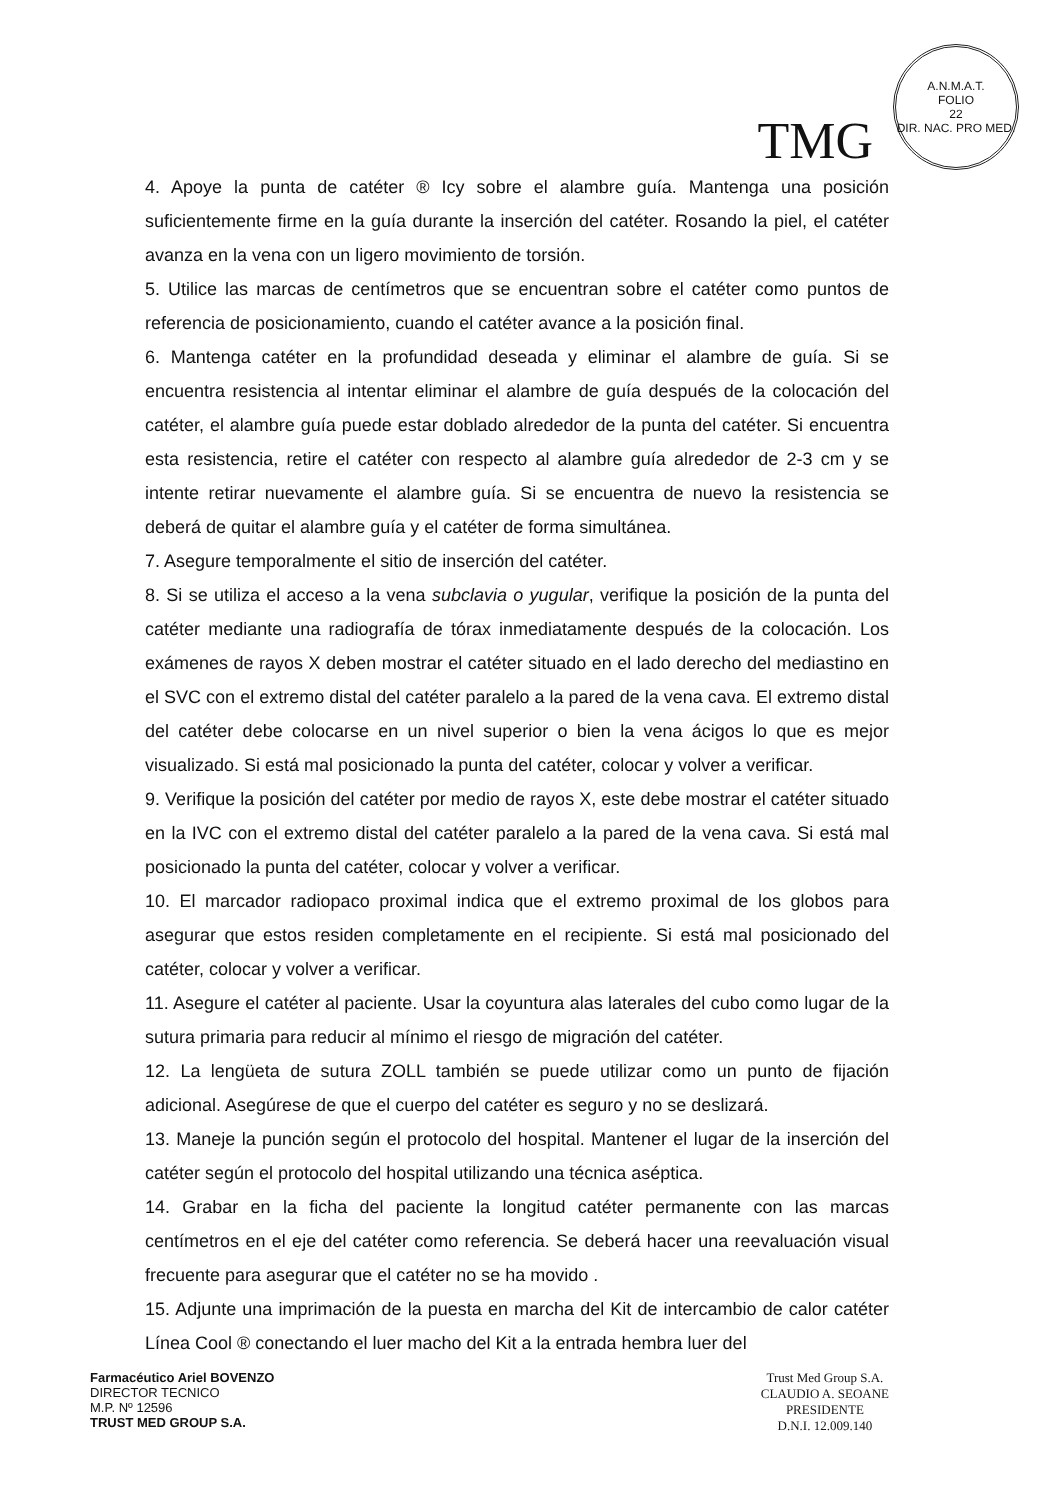TMG
A.N.M.A.T.
FOLIO
22
DIR. NAC. PRO MED.
4. Apoye la punta de catéter ® Icy sobre el alambre guía. Mantenga una posición suficientemente firme en la guía durante la inserción del catéter. Rosando la piel, el catéter avanza en la vena con un ligero movimiento de torsión.
5. Utilice las marcas de centímetros que se encuentran sobre el catéter como puntos de referencia de posicionamiento, cuando el catéter avance a la posición final.
6. Mantenga catéter en la profundidad deseada y eliminar el alambre de guía. Si se encuentra resistencia al intentar eliminar el alambre de guía después de la colocación del catéter, el alambre guía puede estar doblado alrededor de la punta del catéter. Si encuentra esta resistencia, retire el catéter con respecto al alambre guía alrededor de 2-3 cm y se intente retirar nuevamente el alambre guía. Si se encuentra de nuevo la resistencia se deberá de quitar el alambre guía y el catéter de forma simultánea.
7. Asegure temporalmente el sitio de inserción del catéter.
8. Si se utiliza el acceso a la vena subclavia o yugular, verifique la posición de la punta del catéter mediante una radiografía de tórax inmediatamente después de la colocación. Los exámenes de rayos X deben mostrar el catéter situado en el lado derecho del mediastino en el SVC con el extremo distal del catéter paralelo a la pared de la vena cava. El extremo distal del catéter debe colocarse en un nivel superior o bien la vena ácigos lo que es mejor visualizado. Si está mal posicionado la punta del catéter, colocar y volver a verificar.
9. Verifique la posición del catéter por medio de rayos X, este debe mostrar el catéter situado en la IVC con el extremo distal del catéter paralelo a la pared de la vena cava. Si está mal posicionado la punta del catéter, colocar y volver a verificar.
10. El marcador radiopaco proximal indica que el extremo proximal de los globos para asegurar que estos residen completamente en el recipiente. Si está mal posicionado del catéter, colocar y volver a verificar.
11. Asegure el catéter al paciente. Usar la coyuntura alas laterales del cubo como lugar de la sutura primaria para reducir al mínimo el riesgo de migración del catéter.
12. La lengüeta de sutura ZOLL también se puede utilizar como un punto de fijación adicional. Asegúrese de que el cuerpo del catéter es seguro y no se deslizará.
13. Maneje la punción según el protocolo del hospital. Mantener el lugar de la inserción del catéter según el protocolo del hospital utilizando una técnica aséptica.
14. Grabar en la ficha del paciente la longitud catéter permanente con las marcas centímetros en el eje del catéter como referencia. Se deberá hacer una reevaluación visual frecuente para asegurar que el catéter no se ha movido .
15. Adjunte una imprimación de la puesta en marcha del Kit de intercambio de calor catéter Línea Cool ® conectando el luer macho del Kit a la entrada hembra luer del
Farmacéutico Ariel BOVENZO
DIRECTOR TECNICO
M.P. Nº 12596
TRUST MED GROUP S.A.
Trust Med Group S.A.
CLAUDIO A. SEOANE
PRESIDENTE
D.N.I. 12.009.140